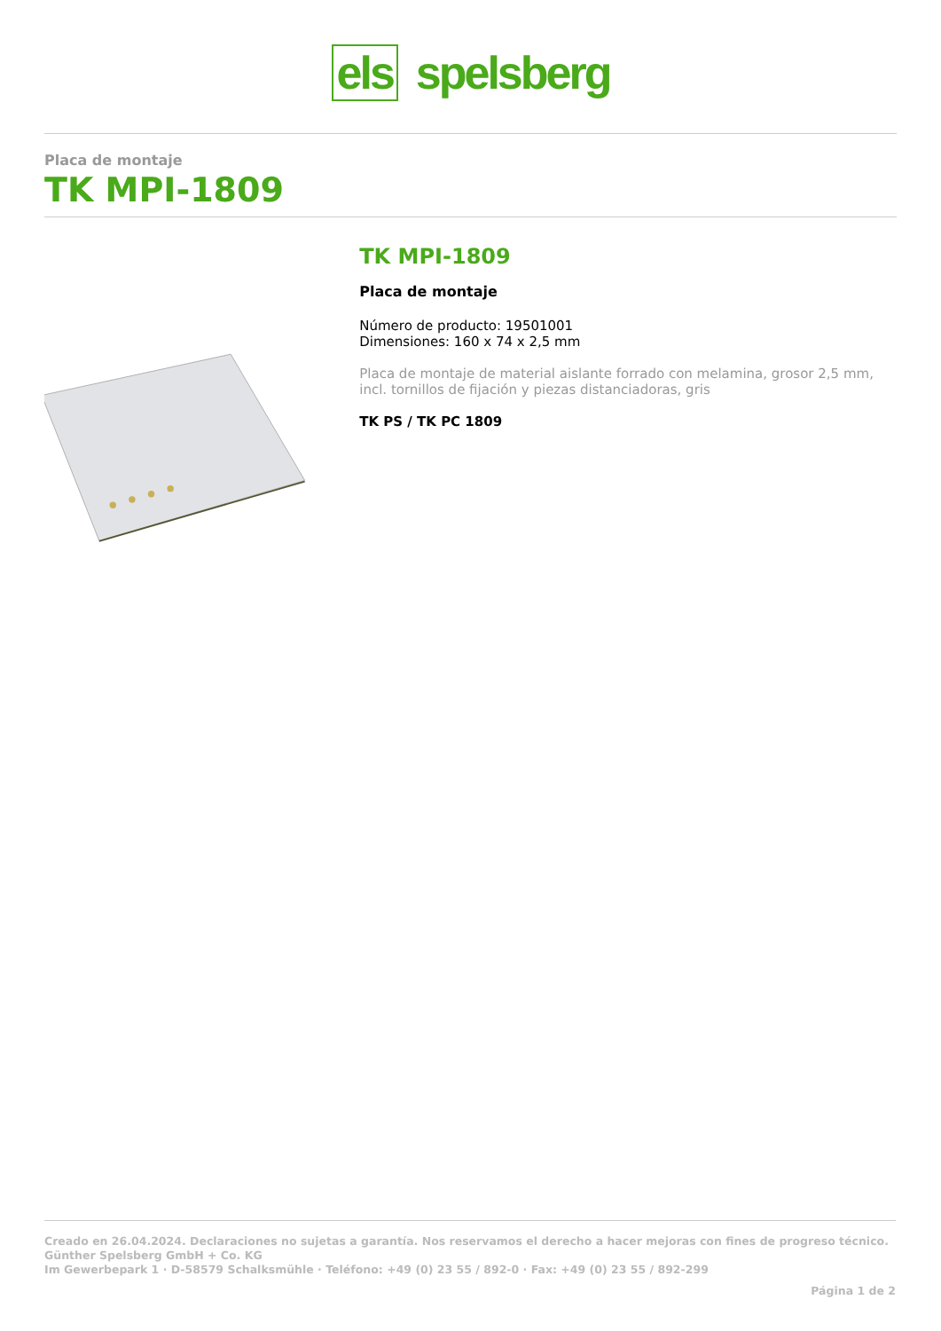els spelsberg
Placa de montaje
TK MPI-1809
TK MPI-1809
Placa de montaje
Número de producto: 19501001
Dimensiones: 160 x 74 x 2,5 mm
Placa de montaje de material aislante forrado con melamina, grosor 2,5 mm, incl. tornillos de fijación y piezas distanciadoras, gris
TK PS / TK PC 1809
Creado en 26.04.2024. Declaraciones no sujetas a garantía. Nos reservamos el derecho a hacer mejoras con fines de progreso técnico.
Günther Spelsberg GmbH + Co. KG
Im Gewerbepark 1 · D-58579 Schalksmühle · Teléfono: +49 (0) 23 55 / 892-0 · Fax: +49 (0) 23 55 / 892-299
Página 1 de 2